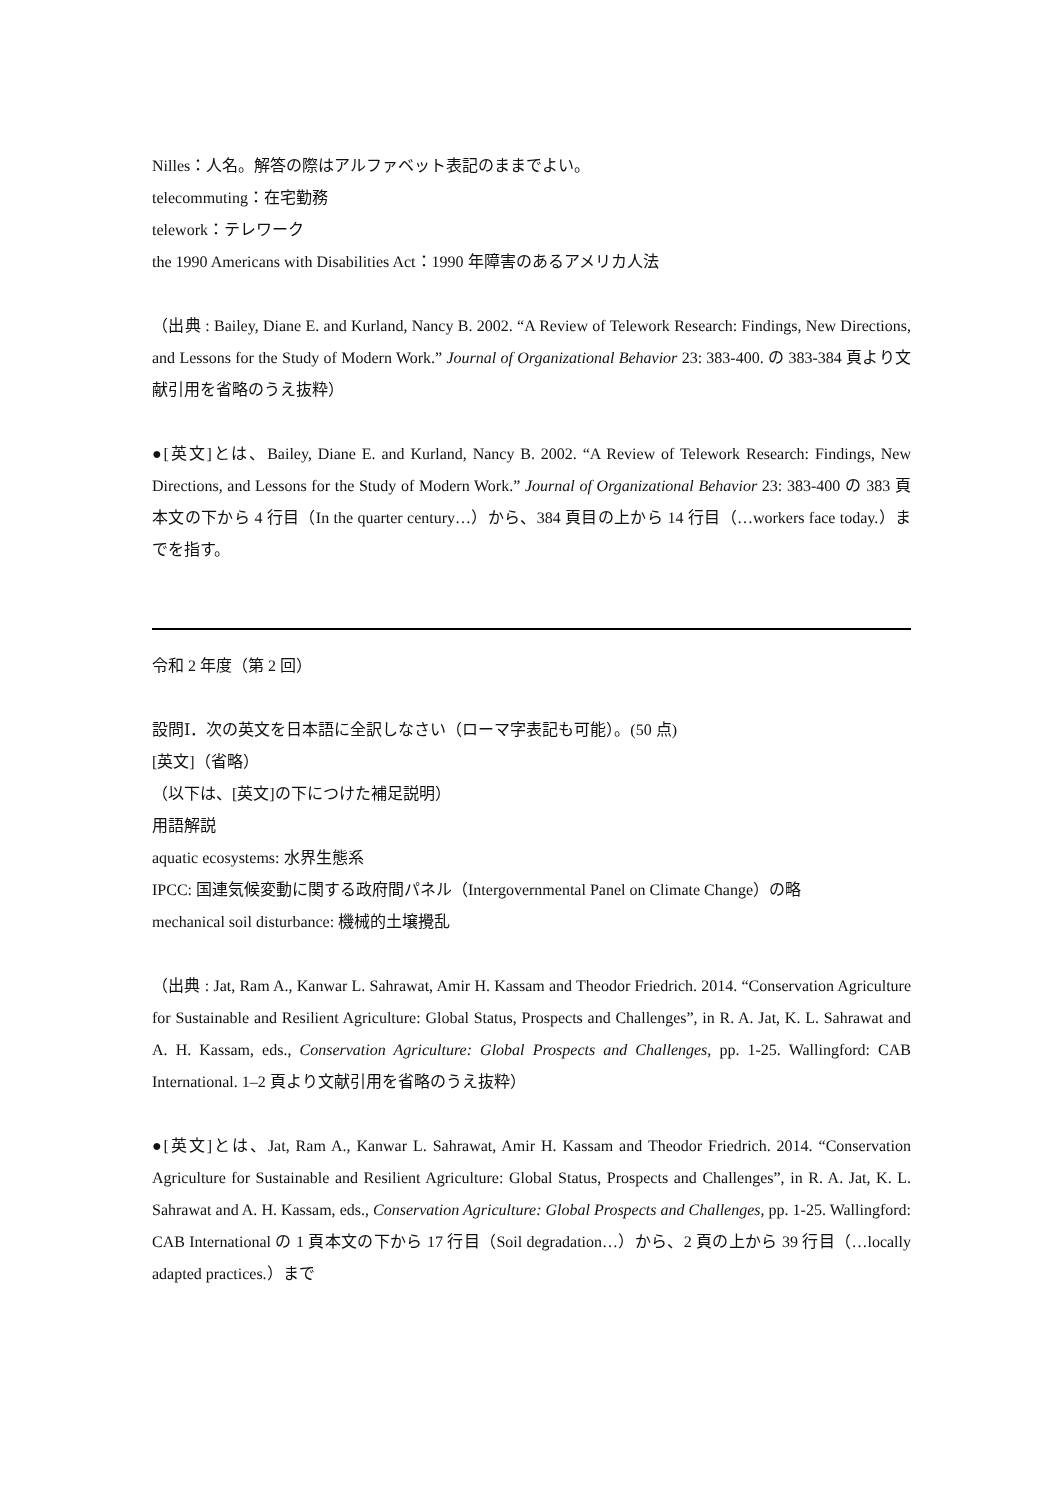Nilles：人名。解答の際はアルファベット表記のままでよい。
telecommuting：在宅勤務
telework：テレワーク
the 1990 Americans with Disabilities Act：1990 年障害のあるアメリカ人法
（出典 : Bailey, Diane E. and Kurland, Nancy B. 2002. “A Review of Telework Research: Findings, New Directions, and Lessons for the Study of Modern Work.” Journal of Organizational Behavior 23: 383‐400. の 383-384 頁より文献引用を省略のうえ抜粋）
●[英文]とは、Bailey, Diane E. and Kurland, Nancy B. 2002. “A Review of Telework Research: Findings, New Directions, and Lessons for the Study of Modern Work.” Journal of Organizational Behavior 23: 383‐400 の 383 頁本文の下から 4 行目（In the quarter century…）から、384 頁目の上から 14 行目（…workers face today.）までを指す。
令和 2 年度（第 2 回）
設問Ⅰ．次の英文を日本語に全訳しなさい（ローマ字表記も可能）。(50 点)
[英文]（省略）
（以下は、[英文]の下につけた補足説明）
用語解説
aquatic ecosystems: 水界生態系
IPCC: 国連気候変動に関する政府間パネル（Intergovernmental Panel on Climate Change）の略
mechanical soil disturbance: 機械的土壌攪乱
（出典 : Jat, Ram A., Kanwar L. Sahrawat, Amir H. Kassam and Theodor Friedrich. 2014. “Conservation Agriculture for Sustainable and Resilient Agriculture: Global Status, Prospects and Challenges”, in R. A. Jat, K. L. Sahrawat and A. H. Kassam, eds., Conservation Agriculture: Global Prospects and Challenges, pp. 1‐25. Wallingford: CAB International. 1–2 頁より文献引用を省略のうえ抜粋）
●[英文]とは、Jat, Ram A., Kanwar L. Sahrawat, Amir H. Kassam and Theodor Friedrich. 2014. “Conservation Agriculture for Sustainable and Resilient Agriculture: Global Status, Prospects and Challenges”, in R. A. Jat, K. L. Sahrawat and A. H. Kassam, eds., Conservation Agriculture: Global Prospects and Challenges, pp. 1‐25. Wallingford: CAB International の 1 頁本文の下から 17 行目（Soil degradation…）から、2 頁の上から 39 行目（…locally adapted practices.）まで